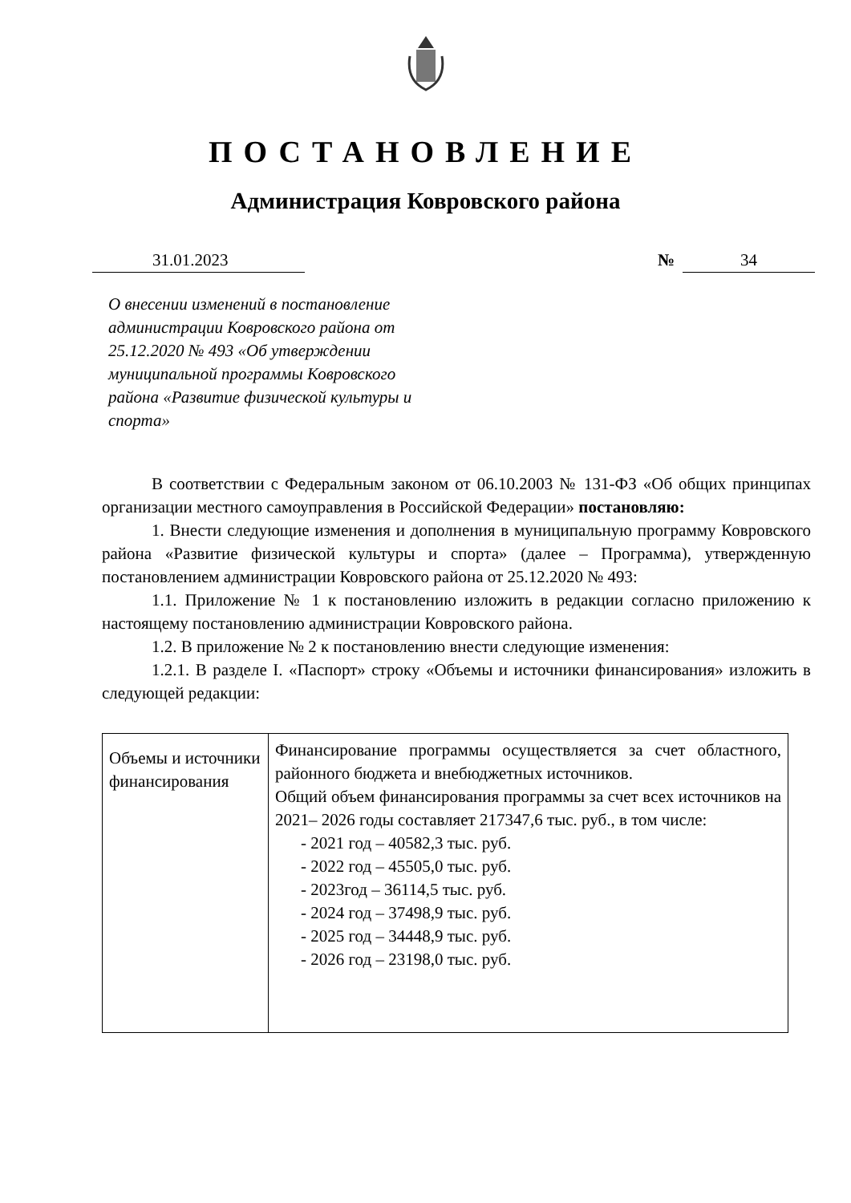ПОСТАНОВЛЕНИЕ
Администрация Ковровского района
31.01.2023 № 34
О внесении изменений в постановление администрации Ковровского района от 25.12.2020 № 493 «Об утверждении муниципальной программы Ковровского района «Развитие физической культуры и спорта»
В соответствии с Федеральным законом от 06.10.2003 № 131-ФЗ «Об общих принципах организации местного самоуправления в Российской Федерации» постановляю:
1. Внести следующие изменения и дополнения в муниципальную программу Ковровского района «Развитие физической культуры и спорта» (далее – Программа), утвержденную постановлением администрации Ковровского района от 25.12.2020 № 493:
1.1. Приложение № 1 к постановлению изложить в редакции согласно приложению к настоящему постановлению администрации Ковровского района.
1.2. В приложение № 2 к постановлению внести следующие изменения:
1.2.1. В разделе I. «Паспорт» строку «Объемы и источники финансирования» изложить в следующей редакции:
| Объемы и источники финансирования | Финансирование программы осуществляется за счет областного, районного бюджета и внебюджетных источников. Общий объем финансирования программы за счет всех источников на 2021– 2026 годы составляет 217347,6 тыс. руб., в том числе: - 2021 год – 40582,3 тыс. руб. - 2022 год – 45505,0 тыс. руб. - 2023год – 36114,5 тыс. руб. - 2024 год – 37498,9 тыс. руб. - 2025 год – 34448,9 тыс. руб. - 2026 год – 23198,0 тыс. руб. |